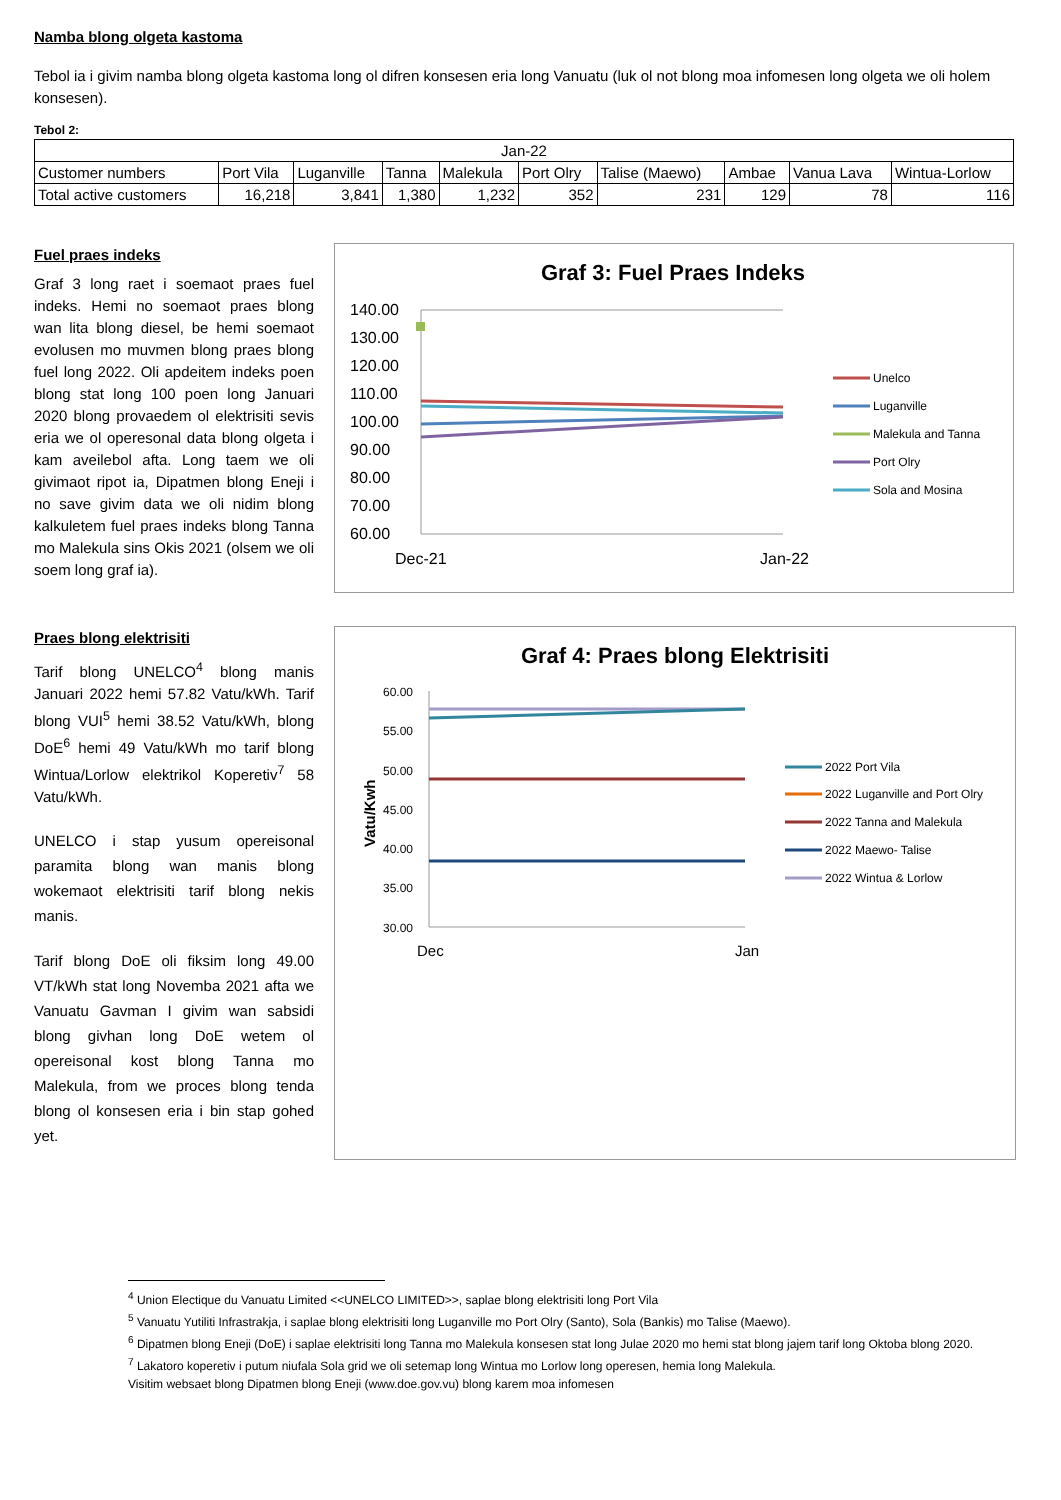Namba blong olgeta kastoma
Tebol ia i givim namba blong olgeta kastoma long ol difren konsesen eria long Vanuatu (luk ol not blong moa infomesen long olgeta we oli holem konsesen).
Tebol 2:
| Jan-22 | | | | | | | | | |
| Customer numbers | Port Vila | Luganville | Tanna | Malekula | Port Olry | Talise (Maewo) | Ambae | Vanua Lava | Wintua-Lorlow |
| Total active customers | 16,218 | 3,841 | 1,380 | 1,232 | 352 | 231 | 129 | 78 | 116 |
Fuel praes indeks
Graf 3 long raet i soemaot praes fuel indeks. Hemi no soemaot praes blong wan lita blong diesel, be hemi soemaot evolusen mo muvmen blong praes blong fuel long 2022. Oli apdeitem indeks poen blong stat long 100 poen long Januari 2020 blong provaedem ol elektrisiti sevis eria we ol operesonal data blong olgeta i kam aveilebol afta. Long taem we oli givimaot ripot ia, Dipatmen blong Eneji i no save givim data we oli nidim blong kalkuletem fuel praes indeks blong Tanna mo Malekula sins Okis 2021 (olsem we oli soem long graf ia).
Graf 3: Fuel Praes Indeks
140.00
130.00
120.00
110.00
100.00
90.00
80.00
70.00
60.00
Dec-21
Jan-22
Unelco
Luganville
Malekula and Tanna
Port Olry
Sola and Mosina
Praes blong elektrisiti
Tarif blong UNELCO<sup>4</sup> blong manis Januari 2022 hemi 57.82 Vatu/kWh. Tarif blong VUI<sup>5</sup> hemi 38.52 Vatu/kWh, blong DoE<sup>6</sup> hemi 49 Vatu/kWh mo tarif blong Wintua/Lorlow elektrikol Koperetiv<sup>7</sup> 58 Vatu/kWh.
UNELCO i stap yusum opereisonal paramita blong wan manis blong wokemaot elektrisiti tarif blong nekis manis.
Tarif blong DoE oli fiksim long 49.00 VT/kWh stat long Novemba 2021 afta we Vanuatu Gavman I givim wan sabsidi blong givhan long DoE wetem ol opereisonal kost blong Tanna mo Malekula, from we proces blong tenda blong ol konsesen eria i bin stap gohed yet.
Graf 4: Praes blong Elektrisiti
60.00
55.00
50.00
45.00
40.00
35.00
30.00
Vatu/Kwh
Dec
Jan
2022 Port Vila
2022 Luganville and Port Olry
2022 Tanna and Malekula
2022 Maewo- Talise
2022 Wintua & Lorlow
<sup>4</sup> Union Electique du Vanuatu Limited <<UNELCO LIMITED>>, saplae blong elektrisiti long Port Vila
<sup>5</sup> Vanuatu Yutiliti Infrastrakja, i saplae blong elektrisiti long Luganville mo Port Olry (Santo), Sola (Bankis) mo Talise (Maewo).
<sup>6</sup> Dipatmen blong Eneji (DoE) i saplae elektrisiti long Tanna mo Malekula konsesen stat long Julae 2020 mo hemi stat blong jajem tarif long Oktoba blong 2020.
<sup>7</sup> Lakatoro koperetiv i putum niufala Sola grid we oli setemap long Wintua mo Lorlow long operesen, hemia long Malekula.
Visitim websaet blong Dipatmen blong Eneji (www.doe.gov.vu) blong karem moa infomesen